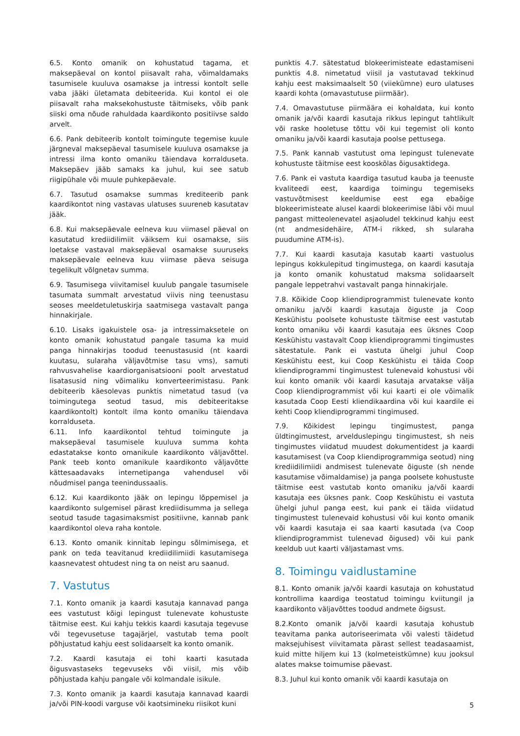6.5. Konto omanik on kohustatud tagama, et maksepäeval on kontol piisavalt raha, võimaldamaks tasumisele kuuluva osamakse ja intressi kontolt selle vaba jääki ületamata debiteerida. Kui kontol ei ole piisavalt raha maksekohustuste täitmiseks, võib pank siiski oma nõude rahuldada kaardikonto positiivse saldo arvelt.
6.6. Pank debiteerib kontolt toimingute tegemise kuule järgneval maksepäeval tasumisele kuuluva osamakse ja intressi ilma konto omaniku täiendava korralduseta. Maksepäev jääb samaks ka juhul, kui see satub riigipühale või muule puhkepäevale.
6.7. Tasutud osamakse summas krediteerib pank kaardikontot ning vastavas ulatuses suureneb kasutatav jääk.
6.8. Kui maksepäevale eelneva kuu viimasel päeval on kasutatud krediidilimiit väiksem kui osamakse, siis loetakse vastaval maksepäeval osamakse suuruseks maksepäevale eelneva kuu viimase päeva seisuga tegelikult võlgnetav summa.
6.9. Tasumisega viivitamisel kuulub pangale tasumisele tasumata summalt arvestatud viivis ning teenustasu seoses meeldetuletuskirja saatmisega vastavalt panga hinnakirjale.
6.10. Lisaks igakuistele osa- ja intressimaksetele on konto omanik kohustatud pangale tasuma ka muid panga hinnakirjas toodud teenustasusid (nt kaardi kuutasu, sularaha väljavõtmise tasu vms), samuti rahvusvahelise kaardiorganisatsiooni poolt arvestatud lisatasusid ning võimaliku konverteerimistasu. Pank debiteerib käesolevas punktis nimetatud tasud (va toimingutega seotud tasud, mis debiteeritakse kaardikontolt) kontolt ilma konto omaniku täiendava korralduseta.
6.11. Info kaardikontol tehtud toimingute ja maksepäeval tasumisele kuuluva summa kohta edastatakse konto omanikule kaardikonto väljavõttel. Pank teeb konto omanikule kaardikonto väljavõtte kättesaadavaks internetipanga vahendusel või nõudmisel panga teenindussaalis.
6.12. Kui kaardikonto jääk on lepingu lõppemisel ja kaardikonto sulgemisel pärast krediidisumma ja sellega seotud tasude tagasimaksmist positiivne, kannab pank kaardikontol oleva raha kontole.
6.13. Konto omanik kinnitab lepingu sõlmimisega, et pank on teda teavitanud krediidilimiidi kasutamisega kaasnevatest ohtudest ning ta on neist aru saanud.
7. Vastutus
7.1. Konto omanik ja kaardi kasutaja kannavad panga ees vastutust kõigi lepingust tulenevate kohustuste täitmise eest. Kui kahju tekkis kaardi kasutaja tegevuse või tegevusetuse tagajärjel, vastutab tema poolt põhjustatud kahju eest solidaarselt ka konto omanik.
7.2. Kaardi kasutaja ei tohi kaarti kasutada õigusvastaseks tegevuseks või viisil, mis võib põhjustada kahju pangale või kolmandale isikule.
7.3. Konto omanik ja kaardi kasutaja kannavad kaardi ja/või PIN-koodi varguse või kaotsimineku riisikot kuni
punktis 4.7. sätestatud blokeerimisteate edastamiseni punktis 4.8. nimetatud viisil ja vastutavad tekkinud kahju eest maksimaalselt 50 (viiekümne) euro ulatuses kaardi kohta (omavastutuse piirmäär).
7.4. Omavastutuse piirmäära ei kohaldata, kui konto omanik ja/või kaardi kasutaja rikkus lepingut tahtlikult või raske hooletuse tõttu või kui tegemist oli konto omaniku ja/või kaardi kasutaja poolse pettusega.
7.5. Pank kannab vastutust oma lepingust tulenevate kohustuste täitmise eest kooskõlas õigusaktidega.
7.6. Pank ei vastuta kaardiga tasutud kauba ja teenuste kvaliteedi eest, kaardiga toimingu tegemiseks vastuvõtmisest keeldumise eest ega ebaõige blokeerimisteate alusel kaardi blokeerimise läbi või muul pangast mitteolenevatel asjaoludel tekkinud kahju eest (nt andmesidehäire, ATM-i rikked, sh sularaha puudumine ATM-is).
7.7. Kui kaardi kasutaja kasutab kaarti vastuolus lepingus kokkulepitud tingimustega, on kaardi kasutaja ja konto omanik kohustatud maksma solidaarselt pangale leppetrahvi vastavalt panga hinnakirjale.
7.8. Kõikide Coop kliendiprogrammist tulenevate konto omaniku ja/või kaardi kasutaja õiguste ja Coop Keskühistu poolsete kohustuste täitmise eest vastutab konto omaniku või kaardi kasutaja ees üksnes Coop Keskühistu vastavalt Coop kliendiprogrammi tingimustes sätestatule. Pank ei vastuta ühelgi juhul Coop Keskühistu eest, kui Coop Keskühistu ei täida Coop kliendiprogrammi tingimustest tulenevaid kohustusi või kui konto omanik või kaardi kasutaja arvatakse välja Coop kliendiprogrammist või kui kaarti ei ole võimalik kasutada Coop Eesti kliendikaardina või kui kaardile ei kehti Coop kliendiprogrammi tingimused.
7.9. Kõikidest lepingu tingimustest, panga üldtingimustest, arvelduslepingu tingimustest, sh neis tingimustes viidatud muudest dokumentidest ja kaardi kasutamisest (va Coop kliendiprogrammiga seotud) ning krediidilimiidi andmisest tulenevate õiguste (sh nende kasutamise võimaldamise) ja panga poolsete kohustuste täitmise eest vastutab konto omaniku ja/või kaardi kasutaja ees üksnes pank. Coop Keskühistu ei vastuta ühelgi juhul panga eest, kui pank ei täida viidatud tingimustest tulenevaid kohustusi või kui konto omanik või kaardi kasutaja ei saa kaarti kasutada (va Coop kliendiprogrammist tulenevad õigused) või kui pank keeldub uut kaarti väljastamast vms.
8. Toimingu vaidlustamine
8.1. Konto omanik ja/või kaardi kasutaja on kohustatud kontrollima kaardiga teostatud toimingu kviitungil ja kaardikonto väljavõttes toodud andmete õigsust.
8.2.Konto omanik ja/või kaardi kasutaja kohustub teavitama panka autoriseerimata või valesti täidetud maksejuhisest viivitamata pärast sellest teadasaamist, kuid mitte hiljem kui 13 (kolmeteistkümne) kuu jooksul alates makse toimumise päevast.
8.3. Juhul kui konto omanik või kaardi kasutaja on
5